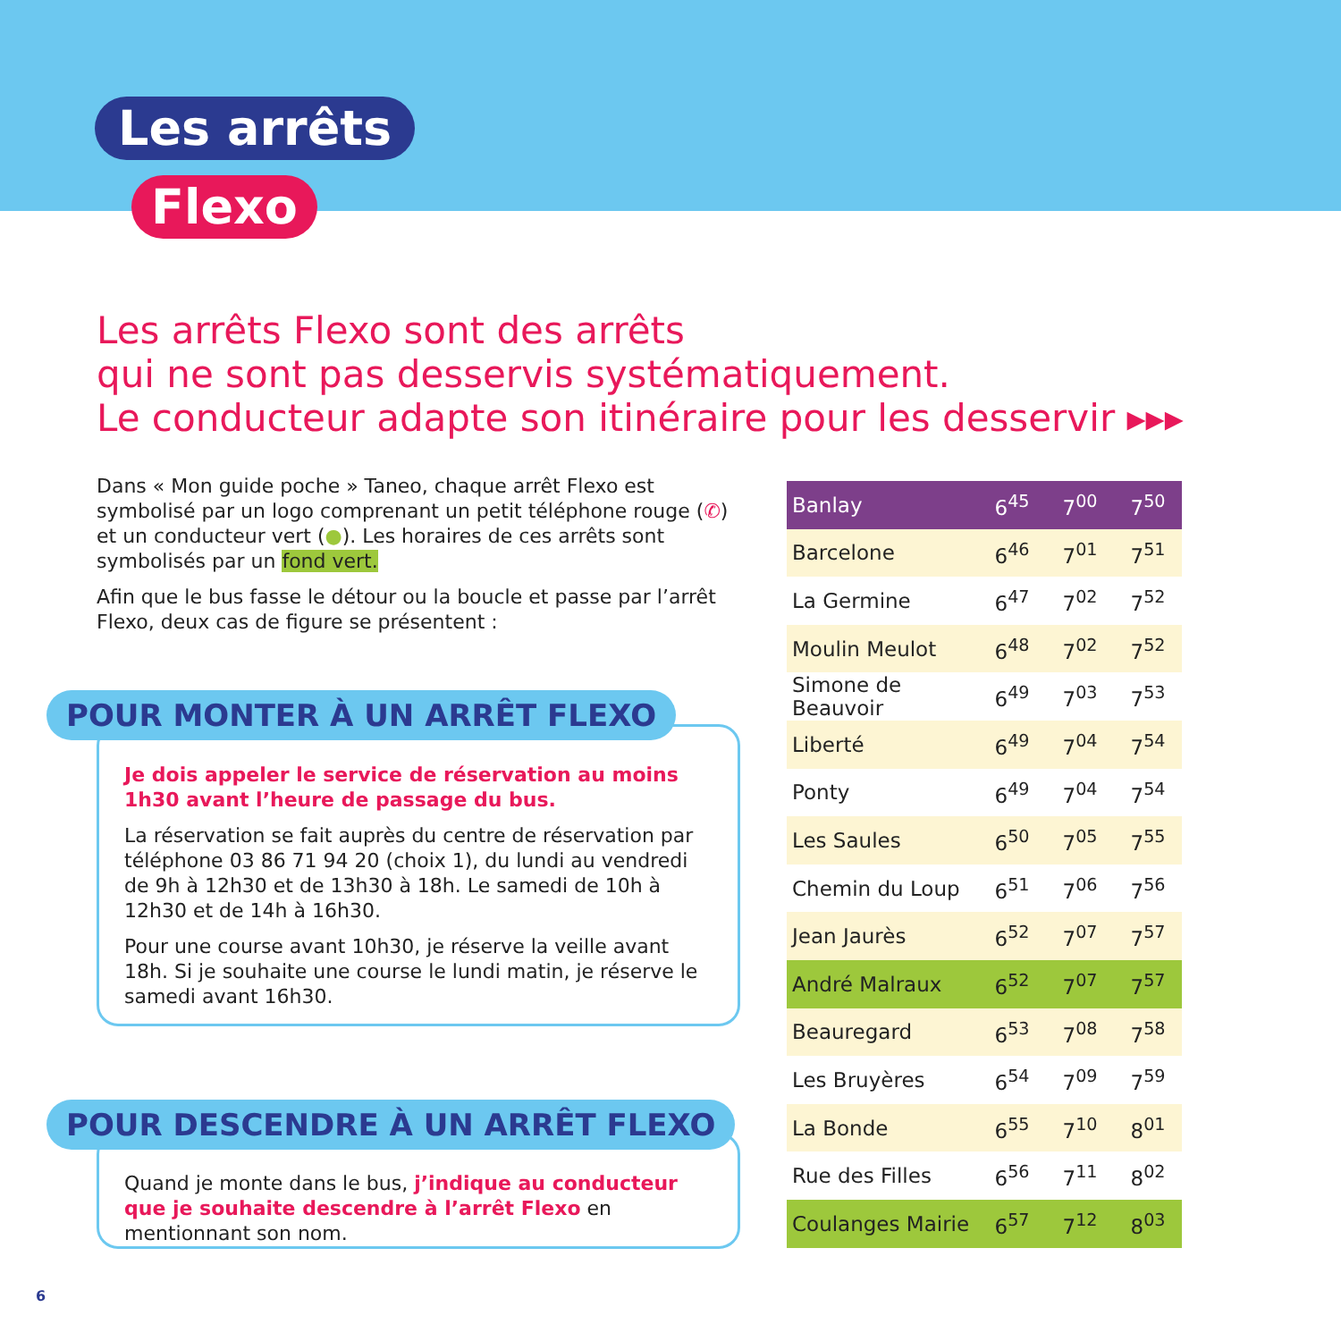Les arrêts
Flexo
Les arrêts Flexo sont des arrêts
qui ne sont pas desservis systématiquement.
Le conducteur adapte son itinéraire pour les desservir ▸▸▸
Dans « Mon guide poche » Taneo, chaque arrêt Flexo est symbolisé par un logo comprenant un petit téléphone rouge (✆) et un conducteur vert (●). Les horaires de ces arrêts sont symbolisés par un fond vert.
Afin que le bus fasse le détour ou la boucle et passe par l’arrêt Flexo, deux cas de figure se présentent :
Je dois appeler le service de réservation au moins 1h30 avant l’heure de passage du bus.
La réservation se fait auprès du centre de réservation par téléphone 03 86 71 94 20 (choix 1), du lundi au vendredi de 9h à 12h30 et de 13h30 à 18h. Le samedi de 10h à 12h30 et de 14h à 16h30.
Pour une course avant 10h30, je réserve la veille avant 18h. Si je souhaite une course le lundi matin, je réserve le samedi avant 16h30.
POUR MONTER À UN ARRÊT FLEXO
Quand je monte dans le bus, j’indique au conducteur que je souhaite descendre à l’arrêt Flexo en mentionnant son nom.
POUR DESCENDRE À UN ARRÊT FLEXO
| Banlay | 6<sup>45</sup> | 7<sup>00</sup> | 7<sup>50</sup> |
| Barcelone | 6<sup>46</sup> | 7<sup>01</sup> | 7<sup>51</sup> |
| La Germine | 6<sup>47</sup> | 7<sup>02</sup> | 7<sup>52</sup> |
| Moulin Meulot | 6<sup>48</sup> | 7<sup>02</sup> | 7<sup>52</sup> |
| Simone de Beauvoir | 6<sup>49</sup> | 7<sup>03</sup> | 7<sup>53</sup> |
| Liberté | 6<sup>49</sup> | 7<sup>04</sup> | 7<sup>54</sup> |
| Ponty | 6<sup>49</sup> | 7<sup>04</sup> | 7<sup>54</sup> |
| Les Saules | 6<sup>50</sup> | 7<sup>05</sup> | 7<sup>55</sup> |
| Chemin du Loup | 6<sup>51</sup> | 7<sup>06</sup> | 7<sup>56</sup> |
| Jean Jaurès | 6<sup>52</sup> | 7<sup>07</sup> | 7<sup>57</sup> |
| André Malraux | 6<sup>52</sup> | 7<sup>07</sup> | 7<sup>57</sup> |
| Beauregard | 6<sup>53</sup> | 7<sup>08</sup> | 7<sup>58</sup> |
| Les Bruyères | 6<sup>54</sup> | 7<sup>09</sup> | 7<sup>59</sup> |
| La Bonde | 6<sup>55</sup> | 7<sup>10</sup> | 8<sup>01</sup> |
| Rue des Filles | 6<sup>56</sup> | 7<sup>11</sup> | 8<sup>02</sup> |
| Coulanges Mairie | 6<sup>57</sup> | 7<sup>12</sup> | 8<sup>03</sup> |
6